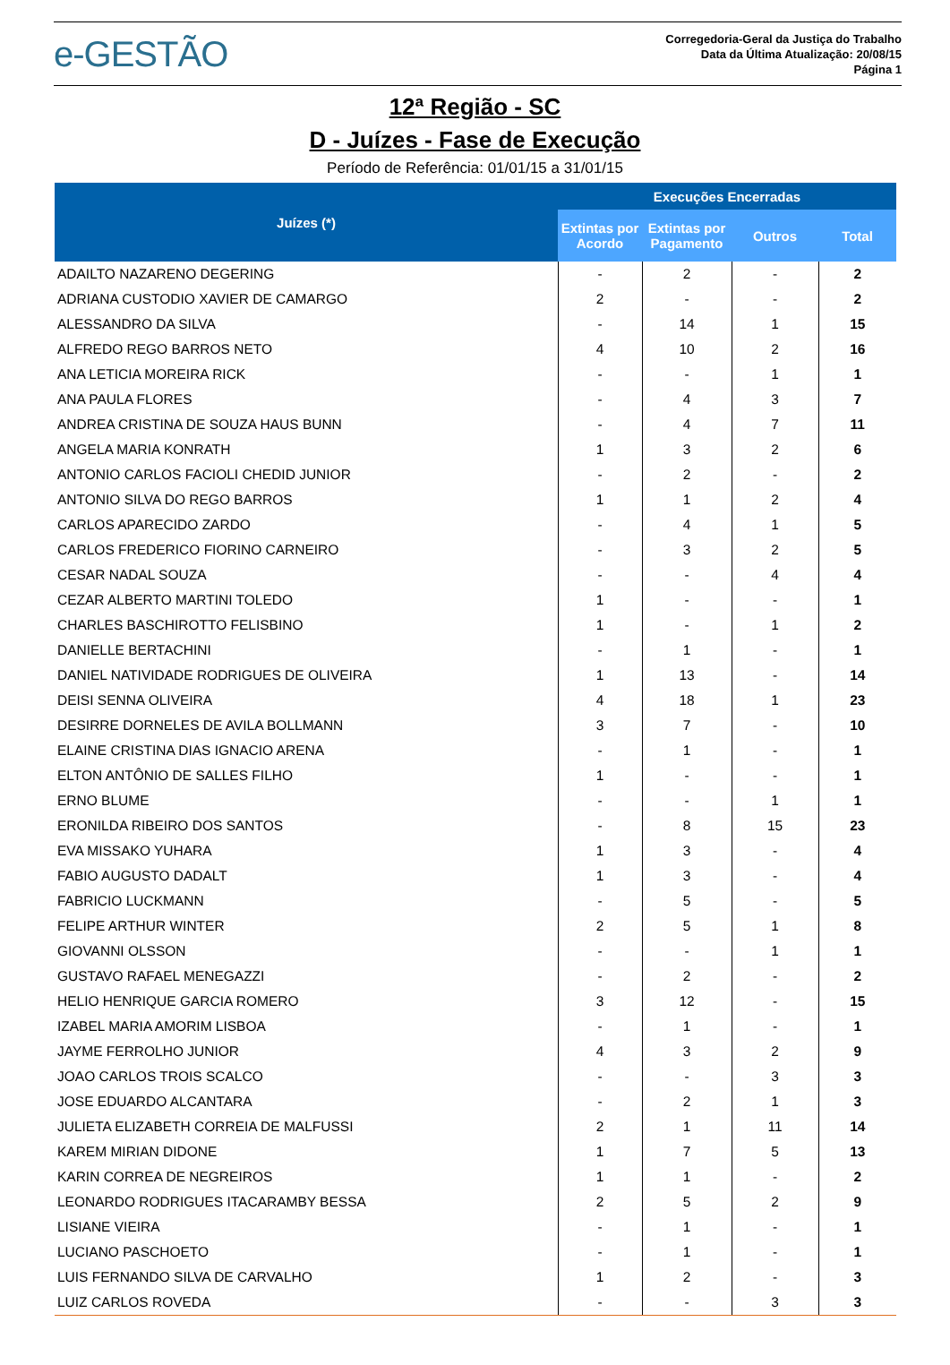e-GESTÃO
Corregedoria-Geral da Justiça do Trabalho
Data da Última Atualização: 20/08/15
Página 1
12ª Região - SC
D - Juízes - Fase de Execução
Período de Referência: 01/01/15 a 31/01/15
| Juízes (*) | Execuções Encerradas | | | |
| --- | --- | --- | --- | --- |
| | Extintas por Acordo | Extintas por Pagamento | Outros | Total |
| ADAILTO NAZARENO DEGERING | - | 2 | - | 2 |
| ADRIANA CUSTODIO XAVIER DE CAMARGO | 2 | - | - | 2 |
| ALESSANDRO DA SILVA | - | 14 | 1 | 15 |
| ALFREDO REGO BARROS NETO | 4 | 10 | 2 | 16 |
| ANA LETICIA MOREIRA RICK | - | - | 1 | 1 |
| ANA PAULA FLORES | - | 4 | 3 | 7 |
| ANDREA CRISTINA DE SOUZA HAUS BUNN | - | 4 | 7 | 11 |
| ANGELA MARIA KONRATH | 1 | 3 | 2 | 6 |
| ANTONIO CARLOS FACIOLI CHEDID JUNIOR | - | 2 | - | 2 |
| ANTONIO SILVA DO REGO BARROS | 1 | 1 | 2 | 4 |
| CARLOS APARECIDO ZARDO | - | 4 | 1 | 5 |
| CARLOS FREDERICO FIORINO CARNEIRO | - | 3 | 2 | 5 |
| CESAR NADAL SOUZA | - | - | 4 | 4 |
| CEZAR ALBERTO MARTINI TOLEDO | 1 | - | - | 1 |
| CHARLES BASCHIROTTO FELISBINO | 1 | - | 1 | 2 |
| DANIELLE BERTACHINI | - | 1 | - | 1 |
| DANIEL NATIVIDADE RODRIGUES DE OLIVEIRA | 1 | 13 | - | 14 |
| DEISI SENNA OLIVEIRA | 4 | 18 | 1 | 23 |
| DESIRRE DORNELES DE AVILA BOLLMANN | 3 | 7 | - | 10 |
| ELAINE CRISTINA DIAS IGNACIO ARENA | - | 1 | - | 1 |
| ELTON ANTÔNIO DE SALLES FILHO | 1 | - | - | 1 |
| ERNO BLUME | - | - | 1 | 1 |
| ERONILDA RIBEIRO DOS SANTOS | - | 8 | 15 | 23 |
| EVA MISSAKO YUHARA | 1 | 3 | - | 4 |
| FABIO AUGUSTO DADALT | 1 | 3 | - | 4 |
| FABRICIO LUCKMANN | - | 5 | - | 5 |
| FELIPE ARTHUR WINTER | 2 | 5 | 1 | 8 |
| GIOVANNI OLSSON | - | - | 1 | 1 |
| GUSTAVO RAFAEL MENEGAZZI | - | 2 | - | 2 |
| HELIO HENRIQUE GARCIA ROMERO | 3 | 12 | - | 15 |
| IZABEL MARIA AMORIM LISBOA | - | 1 | - | 1 |
| JAYME FERROLHO JUNIOR | 4 | 3 | 2 | 9 |
| JOAO CARLOS TROIS SCALCO | - | - | 3 | 3 |
| JOSE EDUARDO ALCANTARA | - | 2 | 1 | 3 |
| JULIETA ELIZABETH CORREIA DE MALFUSSI | 2 | 1 | 11 | 14 |
| KAREM MIRIAN DIDONE | 1 | 7 | 5 | 13 |
| KARIN CORREA DE NEGREIROS | 1 | 1 | - | 2 |
| LEONARDO RODRIGUES ITACARAMBY BESSA | 2 | 5 | 2 | 9 |
| LISIANE VIEIRA | - | 1 | - | 1 |
| LUCIANO PASCHOETO | - | 1 | - | 1 |
| LUIS FERNANDO SILVA DE CARVALHO | 1 | 2 | - | 3 |
| LUIZ CARLOS ROVEDA | - | - | 3 | 3 |